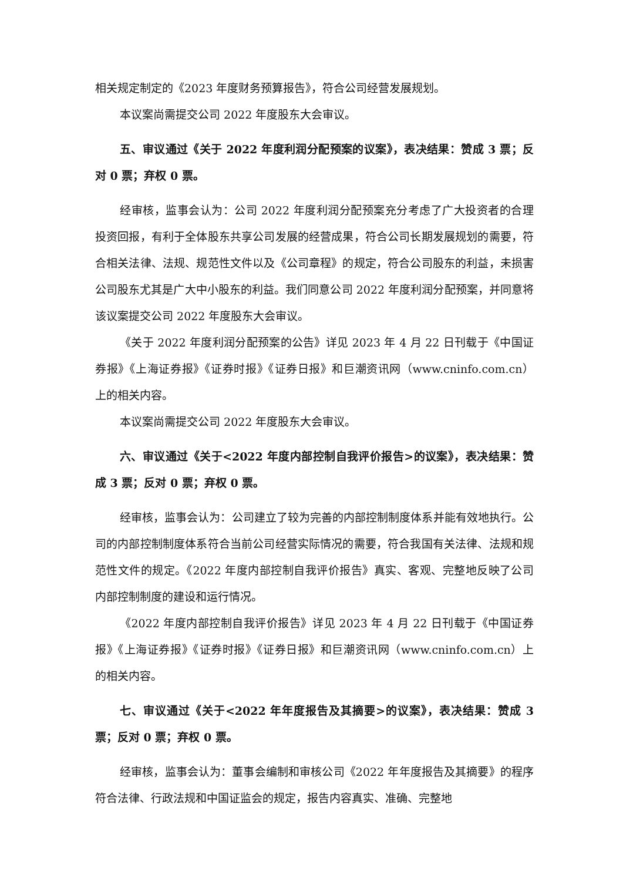相关规定制定的《2023 年度财务预算报告》，符合公司经营发展规划。
本议案尚需提交公司 2022 年度股东大会审议。
五、审议通过《关于 2022 年度利润分配预案的议案》，表决结果：赞成 3 票；反对 0 票；弃权 0 票。
经审核，监事会认为：公司 2022 年度利润分配预案充分考虑了广大投资者的合理投资回报，有利于全体股东共享公司发展的经营成果，符合公司长期发展规划的需要，符合相关法律、法规、规范性文件以及《公司章程》的规定，符合公司股东的利益，未损害公司股东尤其是广大中小股东的利益。我们同意公司 2022 年度利润分配预案，并同意将该议案提交公司 2022 年度股东大会审议。
《关于 2022 年度利润分配预案的公告》详见 2023 年 4 月 22 日刊载于《中国证券报》《上海证券报》《证券时报》《证券日报》和巨潮资讯网（www.cninfo.com.cn）上的相关内容。
本议案尚需提交公司 2022 年度股东大会审议。
六、审议通过《关于<2022 年度内部控制自我评价报告>的议案》，表决结果：赞成 3 票；反对 0 票；弃权 0 票。
经审核，监事会认为：公司建立了较为完善的内部控制制度体系并能有效地执行。公司的内部控制制度体系符合当前公司经营实际情况的需要，符合我国有关法律、法规和规范性文件的规定。《2022 年度内部控制自我评价报告》真实、客观、完整地反映了公司内部控制制度的建设和运行情况。
《2022 年度内部控制自我评价报告》详见 2023 年 4 月 22 日刊载于《中国证券报》《上海证券报》《证券时报》《证券日报》和巨潮资讯网（www.cninfo.com.cn）上的相关内容。
七、审议通过《关于<2022 年年度报告及其摘要>的议案》，表决结果：赞成 3 票；反对 0 票；弃权 0 票。
经审核，监事会认为：董事会编制和审核公司《2022 年年度报告及其摘要》的程序符合法律、行政法规和中国证监会的规定，报告内容真实、准确、完整地